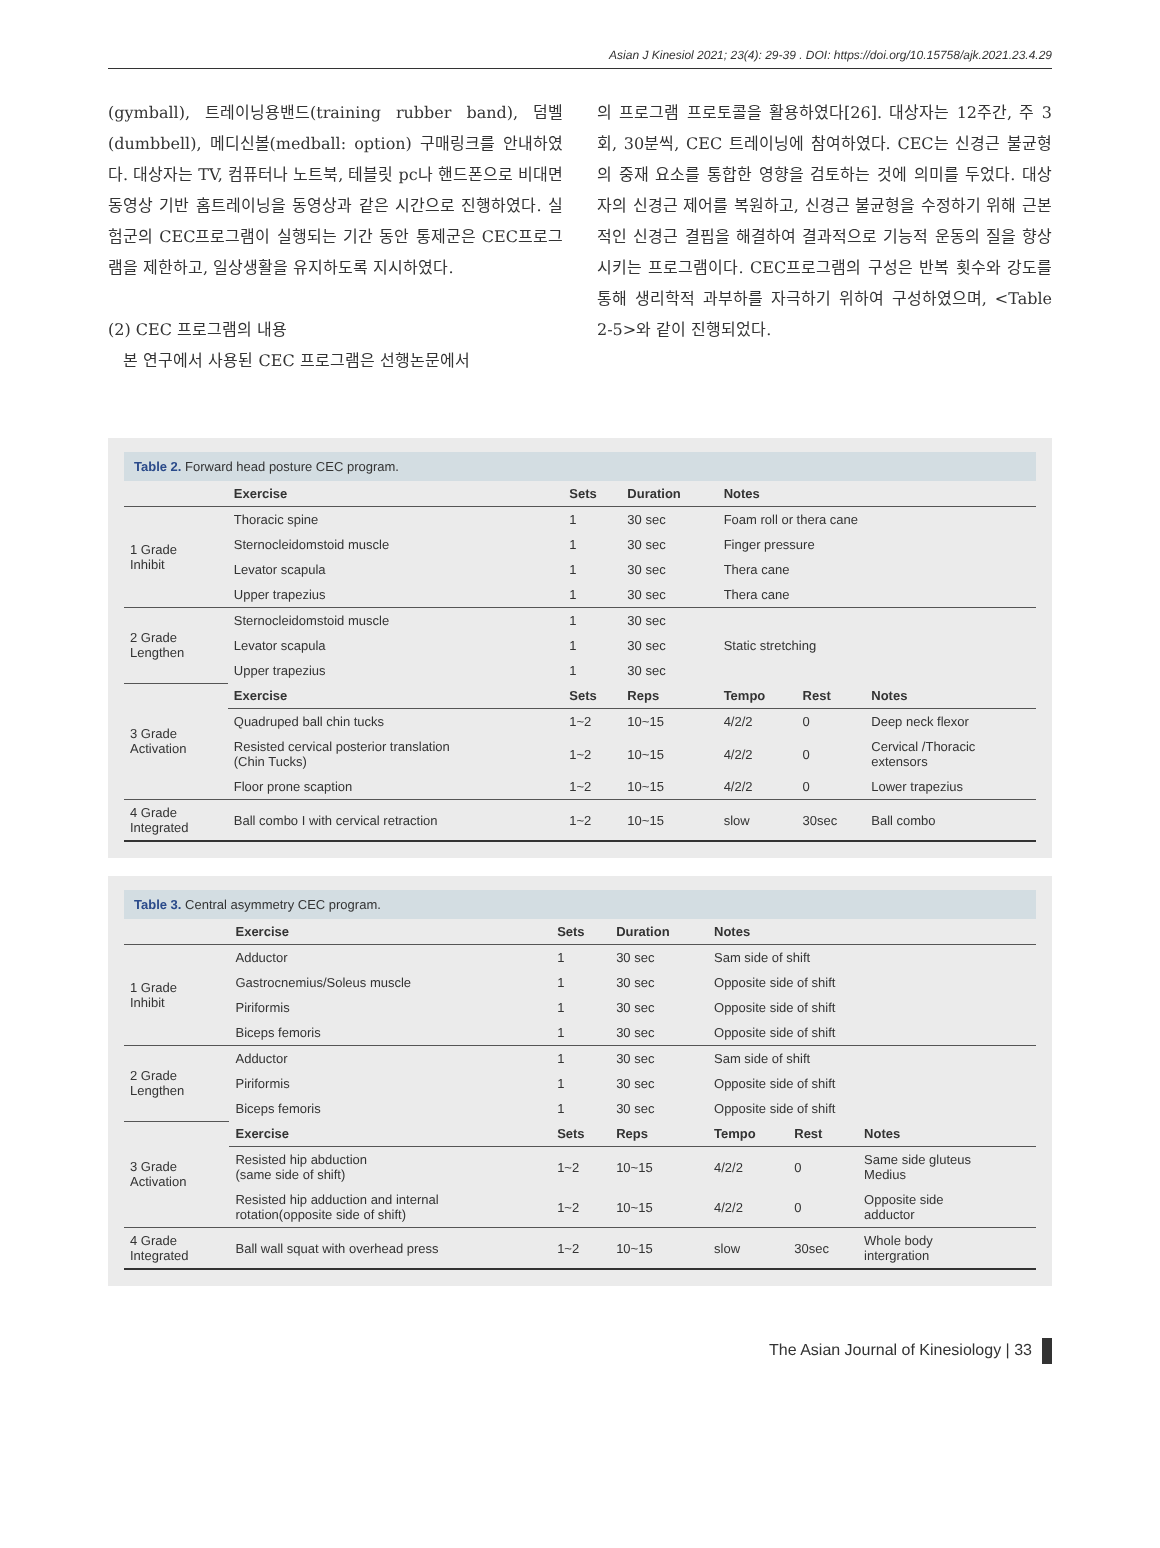Asian J Kinesiol 2021; 23(4): 29-39 . DOI: https://doi.org/10.15758/ajk.2021.23.4.29
(gymball), 트레이닝용밴드(training rubber band), 덤벨(dumbbell), 메디신볼(medball: option) 구매링크를 안내하였다. 대상자는 TV, 컴퓨터나 노트북, 테블릿 pc나 핸드폰으로 비대면 동영상 기반 홈트레이닝을 동영상과 같은 시간으로 진행하였다. 실험군의 CEC프로그램이 실행되는 기간 동안 통제군은 CEC프로그램을 제한하고, 일상생활을 유지하도록 지시하였다.
(2) CEC 프로그램의 내용
본 연구에서 사용된 CEC 프로그램은 선행논문에서
의 프로그램 프로토콜을 활용하였다[26]. 대상자는 12주간, 주 3회, 30분씩, CEC 트레이닝에 참여하였다. CEC는 신경근 불균형의 중재 요소를 통합한 영향을 검토하는 것에 의미를 두었다. 대상자의 신경근 제어를 복원하고, 신경근 불균형을 수정하기 위해 근본적인 신경근 결핍을 해결하여 결과적으로 기능적 운동의 질을 향상시키는 프로그램이다. CEC프로그램의 구성은 반복 횟수와 강도를 통해 생리학적 과부하를 자극하기 위하여 구성하였으며, <Table 2-5>와 같이 진행되었다.
Table 2. Forward head posture CEC program.
| | Exercise | Sets | Duration | Notes | | |
| --- | --- | --- | --- | --- | --- | --- |
| 1 Grade Inhibit | Thoracic spine | 1 | 30 sec | Foam roll or thera cane | | |
| | Sternocleidomstoid muscle | 1 | 30 sec | Finger pressure | | |
| | Levator scapula | 1 | 30 sec | Thera cane | | |
| | Upper trapezius | 1 | 30 sec | Thera cane | | |
| 2 Grade Lengthen | Sternocleidomstoid muscle | 1 | 30 sec | Static stretching | | |
| | Levator scapula | 1 | 30 sec | | | |
| | Upper trapezius | 1 | 30 sec | | | |
| 3 Grade Activation | Exercise | Sets | Reps | Tempo | Rest | Notes |
| | Quadruped ball chin tucks | 1~2 | 10~15 | 4/2/2 | 0 | Deep neck flexor |
| | Resisted cervical posterior translation (Chin Tucks) | 1~2 | 10~15 | 4/2/2 | 0 | Cervical /Thoracic extensors |
| | Floor prone scaption | 1~2 | 10~15 | 4/2/2 | 0 | Lower trapezius |
| 4 Grade Integrated | Ball combo I with cervical retraction | 1~2 | 10~15 | slow | 30sec | Ball combo |
Table 3. Central asymmetry CEC program.
| | Exercise | Sets | Duration | Notes | | |
| --- | --- | --- | --- | --- | --- | --- |
| 1 Grade Inhibit | Adductor | 1 | 30 sec | Sam side of shift | | |
| | Gastrocnemius/Soleus muscle | 1 | 30 sec | Opposite side of shift | | |
| | Piriformis | 1 | 30 sec | Opposite side of shift | | |
| | Biceps femoris | 1 | 30 sec | Opposite side of shift | | |
| 2 Grade Lengthen | Adductor | 1 | 30 sec | Sam side of shift | | |
| | Piriformis | 1 | 30 sec | Opposite side of shift | | |
| | Biceps femoris | 1 | 30 sec | Opposite side of shift | | |
| 3 Grade Activation | Exercise | Sets | Reps | Tempo | Rest | Notes |
| | Resisted hip abduction (same side of shift) | 1~2 | 10~15 | 4/2/2 | 0 | Same side gluteus Medius |
| | Resisted hip adduction and internal rotation(opposite side of shift) | 1~2 | 10~15 | 4/2/2 | 0 | Opposite side adductor |
| 4 Grade Integrated | Ball wall squat with overhead press | 1~2 | 10~15 | slow | 30sec | Whole body intergration |
The Asian Journal of Kinesiology | 33